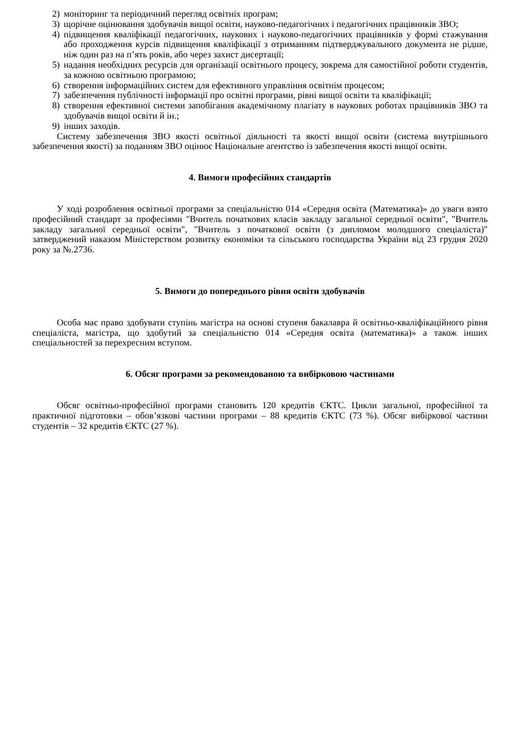2) моніторинг та періодичний перегляд освітніх програм;
3) щорічне оцінювання здобувачів вищої освіти, науково-педагогічних і педагогічних працівників ЗВО;
4) підвищення кваліфікації педагогічних, наукових і науково-педагогічних працівників у формі стажування або проходження курсів підвищення кваліфікації з отриманням підтверджувального документа не рідше, ніж один раз на п’ять років, або через захист дисертації;
5) надання необхідних ресурсів для організації освітнього процесу, зокрема для самостійної роботи студентів, за кожною освітньою програмою;
6) створення інформаційних систем для ефективного управління освітнім процесом;
7) забезпечення публічності інформації про освітні програми, рівні вищої освіти та кваліфікації;
8) створення ефективної системи запобігання академічному плагіату в наукових роботах працівників ЗВО та здобувачів вищої освіти й ін.;
9) інших заходів.
Систему забезпечення ЗВО якості освітньої діяльності та якості вищої освіти (система внутрішнього забезпечення якості) за поданням ЗВО оцінює Національне агентство із забезпечення якості вищої освіти.
4. Вимоги професійних стандартів
У ході розроблення освітньої програми за спеціальністю 014 «Середня освіта (Математика)» до уваги взято професійний стандарт за професіями "Вчитель початкових класів закладу загальної середньої освіти", "Вчитель закладу загальної середньої освіти", "Вчитель з початкової освіти (з дипломом молодшого спеціаліста)" затверджений наказом Міністерством розвитку економіки та сільського господарства України від 23 грудня 2020 року за №.2736.
5. Вимоги до попереднього рівня освіти здобувачів
Особа має право здобувати ступінь магістра на основі ступеня бакалавра й освітньо-кваліфікаційного рівня спеціаліста, магістра, що здобутий за спеціальністю 014 «Середня освіта (математика)» а також інших спеціальностей за перехресним вступом.
6. Обсяг програми за рекомендованою та вибірковою частинами
Обсяг освітньо-професійної програми становить 120 кредитів ЄКТС. Цикли загальної, професійної та практичної підготовки – обов’язкові частини програми – 88 кредитів ЄКТС (73 %). Обсяг вибіркової частини студентів – 32 кредитів ЄКТС (27 %).